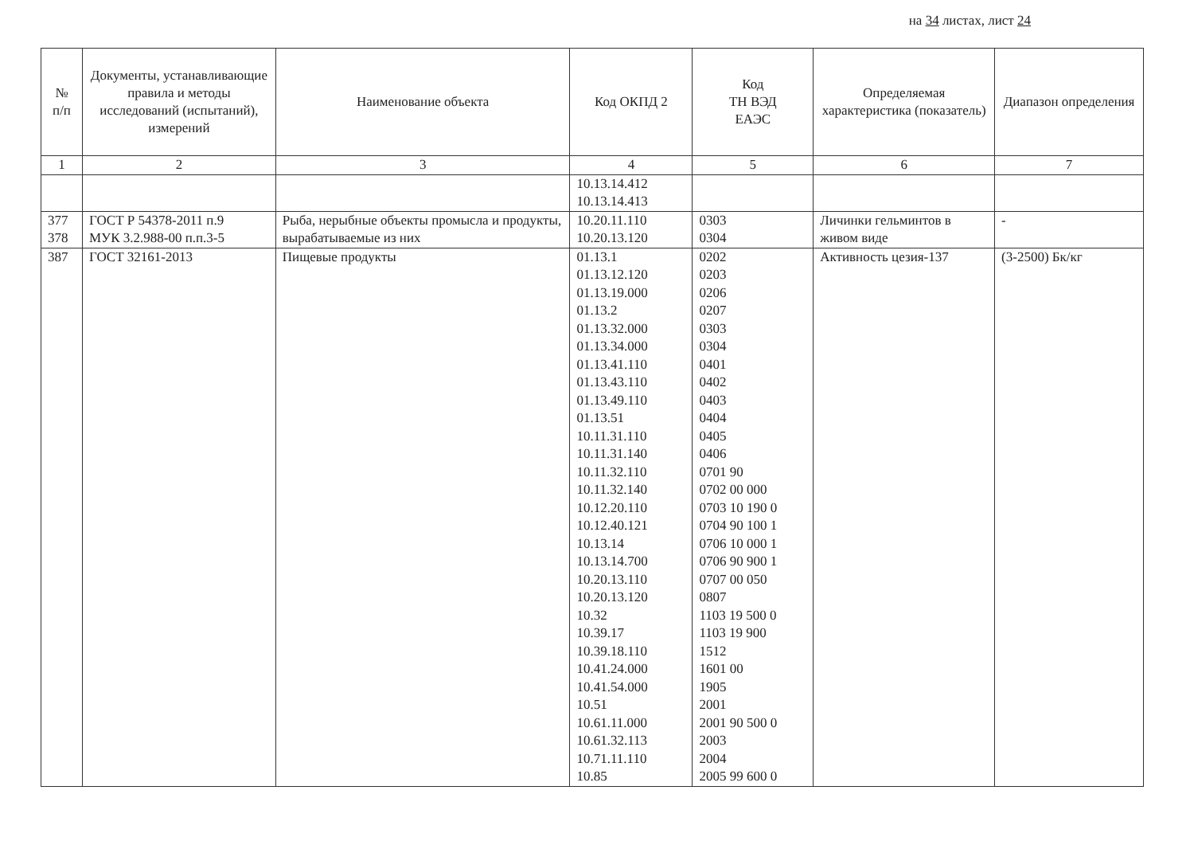на 34 листах, лист 24
| № п/п | Документы, устанавливающие правила и методы исследований (испытаний), измерений | Наименование объекта | Код ОКПД 2 | Код ТН ВЭД ЕАЭС | Определяемая характеристика (показатель) | Диапазон определения |
| --- | --- | --- | --- | --- | --- | --- |
| 1 | 2 | 3 | 4 | 5 | 6 | 7 |
| | | | 10.13.14.412 10.13.14.413 | | | |
| 377 378 | ГОСТ Р 54378-2011 п.9 МУК 3.2.988-00 п.п.3-5 | Рыба, нерыбные объекты промысла и продукты, вырабатываемые из них | 10.20.11.110 10.20.13.120 | 0303 0304 | Личинки гельминтов в живом виде | - |
| 387 | ГОСТ 32161-2013 | Пищевые продукты | 01.13.1 01.13.12.120 01.13.19.000 01.13.2 01.13.32.000 01.13.34.000 01.13.41.110 01.13.43.110 01.13.49.110 01.13.51 10.11.31.110 10.11.31.140 10.11.32.110 10.11.32.140 10.12.20.110 10.12.40.121 10.13.14 10.13.14.700 10.20.13.110 10.20.13.120 10.32 10.39.17 10.39.18.110 10.41.24.000 10.41.54.000 10.51 10.61.11.000 10.61.32.113 10.71.11.110 10.85 | 0202 0203 0206 0207 0303 0304 0401 0402 0403 0404 0405 0406 0701 90 0702 00 000 0703 10 190 0 0704 90 100 1 0706 10 000 1 0706 90 900 1 0707 00 050 0807 1103 19 500 0 1103 19 900 1512 1601 00 1905 2001 2001 90 500 0 2003 2004 2005 99 600 0 | Активность цезия-137 | (3-2500) Бк/кг |